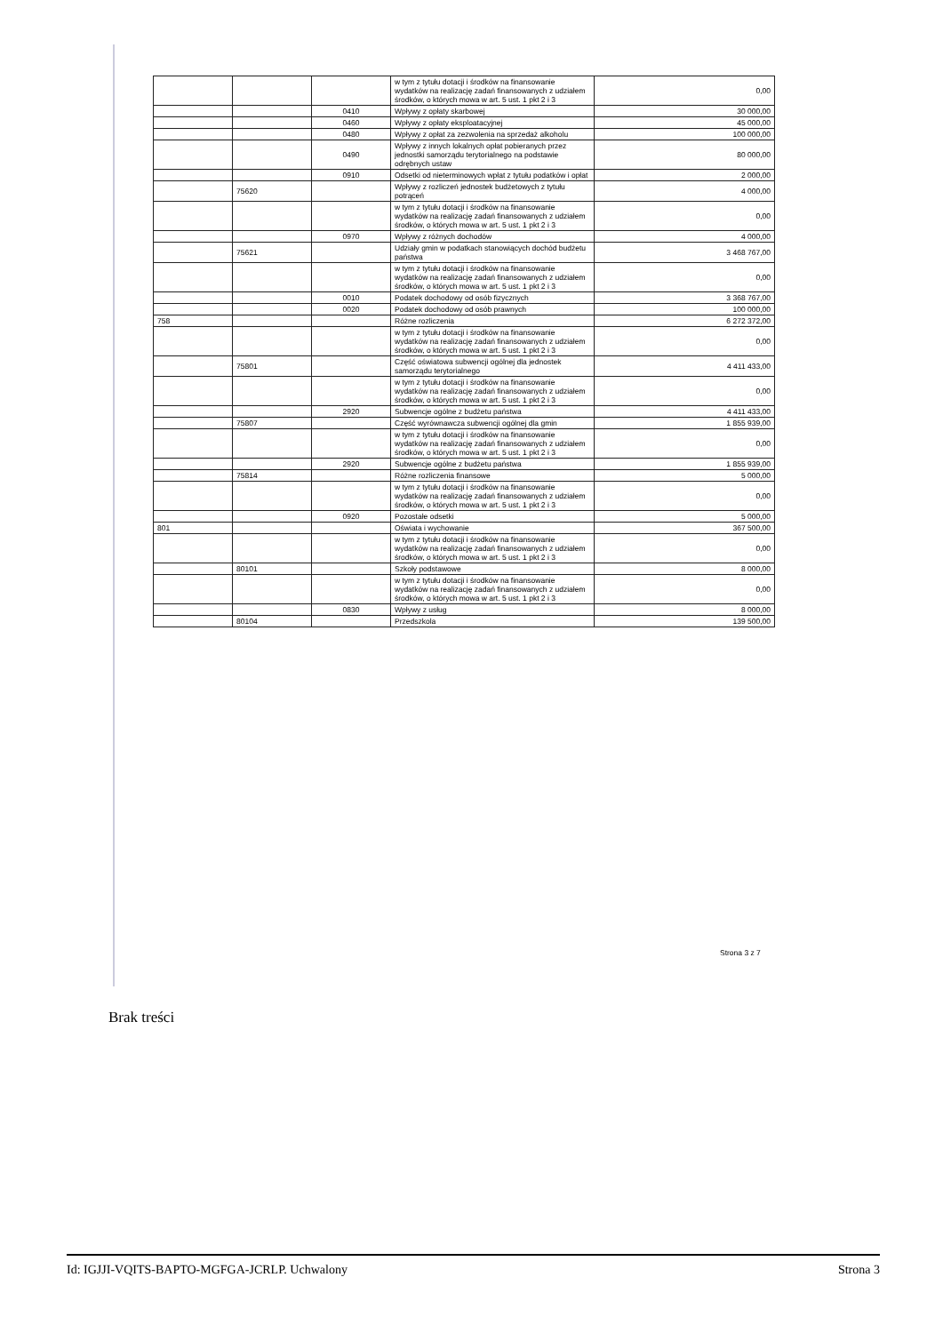| | | | w tym z tytułu dotacji i środków na finansowanie wydatków na realizację zadań finansowanych z udziałem środków, o których mowa w art. 5 ust. 1 pkt 2 i 3 | 0,00 |
| | | 0410 | Wpływy z opłaty skarbowej | 30 000,00 |
| | | 0460 | Wpływy z opłaty eksploatacyjnej | 45 000,00 |
| | | 0480 | Wpływy z opłat za zezwolenia na sprzedaż alkoholu | 100 000,00 |
| | | 0490 | Wpływy z innych lokalnych opłat pobieranych przez jednostki samorządu terytorialnego na podstawie odrębnych ustaw | 80 000,00 |
| | | 0910 | Odsetki od nieterminowych wpłat z tytułu podatków i opłat | 2 000,00 |
| | 75620 | | Wpływy z rozliczeń jednostek budżetowych z tytułu potrąceń | 4 000,00 |
| | | | w tym z tytułu dotacji i środków na finansowanie wydatków na realizację zadań finansowanych z udziałem środków, o których mowa w art. 5 ust. 1 pkt 2 i 3 | 0,00 |
| | | 0970 | Wpływy z różnych dochodów | 4 000,00 |
| | 75621 | | Udziały gmin w podatkach stanowiących dochód budżetu państwa | 3 468 767,00 |
| | | | w tym z tytułu dotacji i środków na finansowanie wydatków na realizację zadań finansowanych z udziałem środków, o których mowa w art. 5 ust. 1 pkt 2 i 3 | 0,00 |
| | | 0010 | Podatek dochodowy od osób fizycznych | 3 368 767,00 |
| | | 0020 | Podatek dochodowy od osób prawnych | 100 000,00 |
| 758 | | | Różne rozliczenia | 6 272 372,00 |
| | | | w tym z tytułu dotacji i środków na finansowanie wydatków na realizację zadań finansowanych z udziałem środków, o których mowa w art. 5 ust. 1 pkt 2 i 3 | 0,00 |
| | 75801 | | Część oświatowa subwencji ogólnej dla jednostek samorządu terytorialnego | 4 411 433,00 |
| | | | w tym z tytułu dotacji i środków na finansowanie wydatków na realizację zadań finansowanych z udziałem środków, o których mowa w art. 5 ust. 1 pkt 2 i 3 | 0,00 |
| | | 2920 | Subwencje ogólne z budżetu państwa | 4 411 433,00 |
| | 75807 | | Część wyrównawcza subwencji ogólnej dla gmin | 1 855 939,00 |
| | | | w tym z tytułu dotacji i środków na finansowanie wydatków na realizację zadań finansowanych z udziałem środków, o których mowa w art. 5 ust. 1 pkt 2 i 3 | 0,00 |
| | | 2920 | Subwencje ogólne z budżetu państwa | 1 855 939,00 |
| | 75814 | | Różne rozliczenia finansowe | 5 000,00 |
| | | | w tym z tytułu dotacji i środków na finansowanie wydatków na realizację zadań finansowanych z udziałem środków, o których mowa w art. 5 ust. 1 pkt 2 i 3 | 0,00 |
| | | 0920 | Pozostałe odsetki | 5 000,00 |
| 801 | | | Oświata i wychowanie | 367 500,00 |
| | | | w tym z tytułu dotacji i środków na finansowanie wydatków na realizację zadań finansowanych z udziałem środków, o których mowa w art. 5 ust. 1 pkt 2 i 3 | 0,00 |
| | 80101 | | Szkoły podstawowe | 8 000,00 |
| | | | w tym z tytułu dotacji i środków na finansowanie wydatków na realizację zadań finansowanych z udziałem środków, o których mowa w art. 5 ust. 1 pkt 2 i 3 | 0,00 |
| | | 0830 | Wpływy z usług | 8 000,00 |
| | 80104 | | Przedszkola | 139 500,00 |
Strona 3 z 7
Brak treści
Id: IGJJI-VQITS-BAPTO-MGFGA-JCRLP. Uchwalony Strona 3